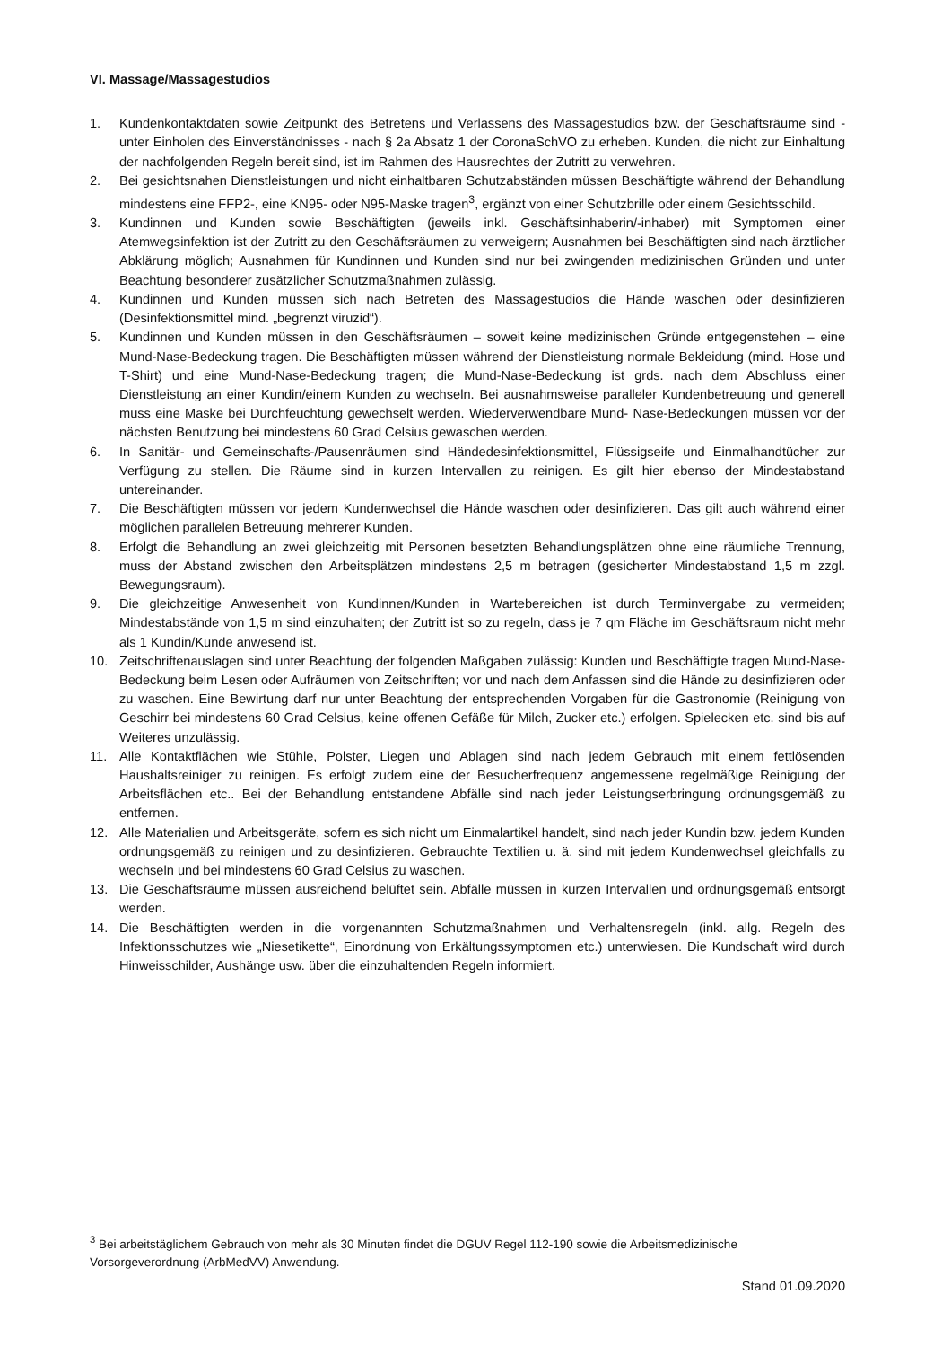VI. Massage/Massagestudios
1. Kundenkontaktdaten sowie Zeitpunkt des Betretens und Verlassens des Massagestudios bzw. der Geschäfts­räume sind - unter Einholen des Einverständnisses - nach § 2a Absatz 1 der CoronaSchVO zu erheben. Kunden, die nicht zur Einhaltung der nachfolgenden Regeln bereit sind, ist im Rahmen des Hausrechtes der Zutritt zu verwehren.
2. Bei gesichtsnahen Dienstleistungen und nicht einhaltbaren Schutzabständen müssen Beschäftigte während der Behandlung mindestens eine FFP2-, eine KN95- oder N95-Maske tragen<sup>3</sup>, ergänzt von einer Schutzbrille oder einem Gesichtsschild.
3. Kundinnen und Kunden sowie Beschäftigten (jeweils inkl. Geschäftsinhaberin/-inhaber) mit Symptomen einer Atemwegsinfektion ist der Zutritt zu den Geschäftsräumen zu verweigern; Ausnahmen bei Beschäftigten sind nach ärztlicher Abklärung möglich; Ausnahmen für Kundinnen und Kunden sind nur bei zwingenden medizini­schen Gründen und unter Beachtung besonderer zusätzlicher Schutzmaßnahmen zulässig.
4. Kundinnen und Kunden müssen sich nach Betreten des Massagestudios die Hände waschen oder desinfizieren (Desinfektionsmittel mind. „begrenzt viruzid“).
5. Kundinnen und Kunden müssen in den Geschäftsräumen – soweit keine medizinischen Gründe entgegenstehen – eine Mund-Nase-Bedeckung tragen. Die Beschäftigten müssen während der Dienstleistung normale Beklei­dung (mind. Hose und T-Shirt) und eine Mund-Nase-Bedeckung tragen; die Mund-Nase-Bedeckung ist grds. nach dem Abschluss einer Dienstleistung an einer Kundin/einem Kunden zu wechseln. Bei ausnahmsweise paralleler Kundenbetreuung und generell muss eine Maske bei Durchfeuchtung gewechselt werden. Wiederverwendbare Mund- Nase-Bedeckungen müssen vor der nächsten Benutzung bei mindestens 60 Grad Celsius gewaschen wer­den.
6. In Sanitär- und Gemeinschafts-/Pausenräumen sind Händedesinfektionsmittel, Flüssigseife und Einmal­handtücher zur Verfügung zu stellen. Die Räume sind in kurzen Intervallen zu reinigen. Es gilt hier ebenso der Mindestabstand untereinander.
7. Die Beschäftigten müssen vor jedem Kundenwechsel die Hände waschen oder desinfizieren. Das gilt auch wäh­rend einer möglichen parallelen Betreuung mehrerer Kunden.
8. Erfolgt die Behandlung an zwei gleichzeitig mit Personen besetzten Behandlungsplätzen ohne eine räumliche Trennung, muss der Abstand zwischen den Arbeitsplätzen mindestens 2,5 m betragen (gesicherter Mindestab­stand 1,5 m zzgl. Bewegungsraum).
9. Die gleichzeitige Anwesenheit von Kundinnen/Kunden in Wartebereichen ist durch Terminvergabe zu vermei­den; Mindestabstände von 1,5 m sind einzuhalten; der Zutritt ist so zu regeln, dass je 7 qm Fläche im Geschäfts­raum nicht mehr als 1 Kundin/Kunde anwesend ist.
10. Zeitschriftenauslagen sind unter Beachtung der folgenden Maßgaben zulässig: Kunden und Beschäftigte tragen Mund-Nase-Bedeckung beim Lesen oder Aufräumen von Zeitschriften; vor und nach dem Anfassen sind die Hände zu desinfizieren oder zu waschen. Eine Bewirtung darf nur unter Beachtung der entsprechenden Vorga­ben für die Gastronomie (Reinigung von Geschirr bei mindestens 60 Grad Celsius, keine offenen Gefäße für Milch, Zucker etc.) erfolgen. Spielecken etc. sind bis auf Weiteres unzulässig.
11. Alle Kontaktflächen wie Stühle, Polster, Liegen und Ablagen sind nach jedem Gebrauch mit einem fettlösenden Haushaltsreiniger zu reinigen. Es erfolgt zudem eine der Besucherfrequenz angemessene regelmäßige Reinigung der Arbeitsflächen etc.. Bei der Behandlung entstandene Abfälle sind nach jeder Leistungserbringung ordnungs­gemäß zu entfernen.
12. Alle Materialien und Arbeitsgeräte, sofern es sich nicht um Einmalartikel handelt, sind nach jeder Kundin bzw. jedem Kunden ordnungsgemäß zu reinigen und zu desinfizieren. Gebrauchte Textilien u. ä. sind mit jedem Kun­denwechsel gleichfalls zu wechseln und bei mindestens 60 Grad Celsius zu waschen.
13. Die Geschäftsräume müssen ausreichend belüftet sein. Abfälle müssen in kurzen Intervallen und ordnungsge­mäß entsorgt werden.
14. Die Beschäftigten werden in die vorgenannten Schutzmaßnahmen und Verhaltensregeln (inkl. allg. Regeln des Infektionsschutzes wie „Niesetikette“, Einordnung von Erkältungssymptomen etc.) unterwiesen. Die Kundschaft wird durch Hinweisschilder, Aushänge usw. über die einzuhaltenden Regeln informiert.
<sup>3</sup> Bei arbeitstäglichem Gebrauch von mehr als 30 Minuten findet die DGUV Regel 112-190 sowie die Arbeitsmedizi­nische Vorsorgeverordnung (ArbMedVV) Anwendung.
Stand 01.09.2020